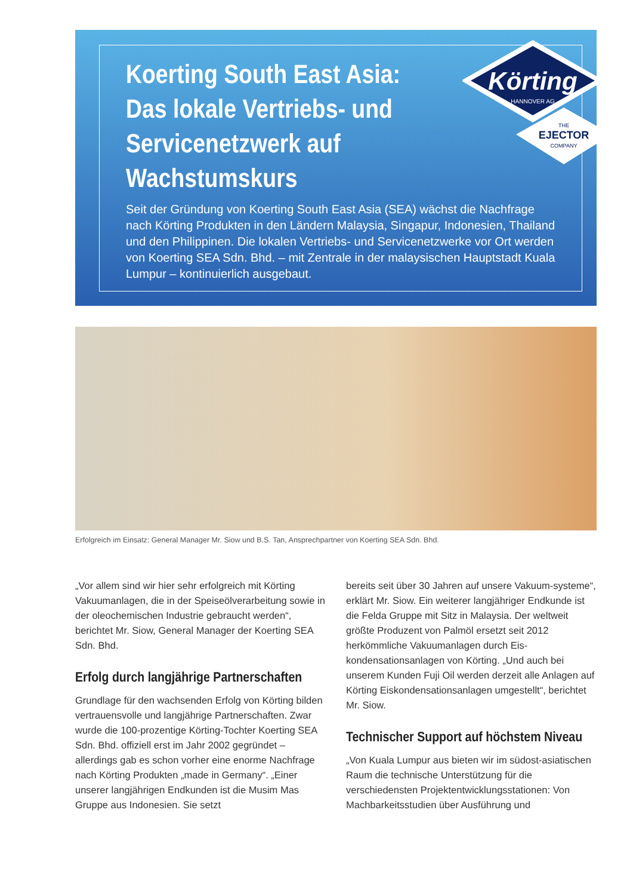Koerting South East Asia: Das lokale Vertriebs- und Servicenetzwerk auf Wachstumskurs
Seit der Gründung von Koerting South East Asia (SEA) wächst die Nachfrage nach Körting Produkten in den Ländern Malaysia, Singapur, Indonesien, Thailand und den Philippinen. Die lokalen Vertriebs- und Servicenetzwerke vor Ort werden von Koerting SEA Sdn. Bhd. – mit Zentrale in der malaysischen Hauptstadt Kuala Lumpur – kontinuierlich ausgebaut.
Körting
HANNOVER AG
THE
EJECTOR
COMPANY
Erfolgreich im Einsatz: General Manager Mr. Siow und B.S. Tan, Ansprechpartner von Koerting SEA Sdn. Bhd.
„Vor allem sind wir hier sehr erfolgreich mit Körting Vakuumanlagen, die in der Speiseölverarbeitung sowie in der oleochemischen Industrie gebraucht werden“, berichtet Mr. Siow, General Manager der Koerting SEA Sdn. Bhd.
Erfolg durch langjährige Partnerschaften
Grundlage für den wachsenden Erfolg von Körting bilden vertrauensvolle und langjährige Partnerschaften. Zwar wurde die 100-prozentige Körting-Tochter Koerting SEA Sdn. Bhd. offiziell erst im Jahr 2002 gegründet – allerdings gab es schon vorher eine enorme Nachfrage nach Körting Produkten „made in Germany“. „Einer unserer langjährigen Endkunden ist die Musim Mas Gruppe aus Indonesien. Sie setzt
bereits seit über 30 Jahren auf unsere Vakuum-systeme“, erklärt Mr. Siow. Ein weiterer langjähriger Endkunde ist die Felda Gruppe mit Sitz in Malaysia. Der weltweit größte Produzent von Palmöl ersetzt seit 2012 herkömmliche Vakuumanlagen durch Eis-kondensationsanlagen von Körting. „Und auch bei unserem Kunden Fuji Oil werden derzeit alle Anlagen auf Körting Eiskondensationsanlagen umgestellt“, berichtet Mr. Siow.
Technischer Support auf höchstem Niveau
„Von Kuala Lumpur aus bieten wir im südost-asiatischen Raum die technische Unterstützung für die verschiedensten Projektentwicklungsstationen: Von Machbarkeitsstudien über Ausführung und